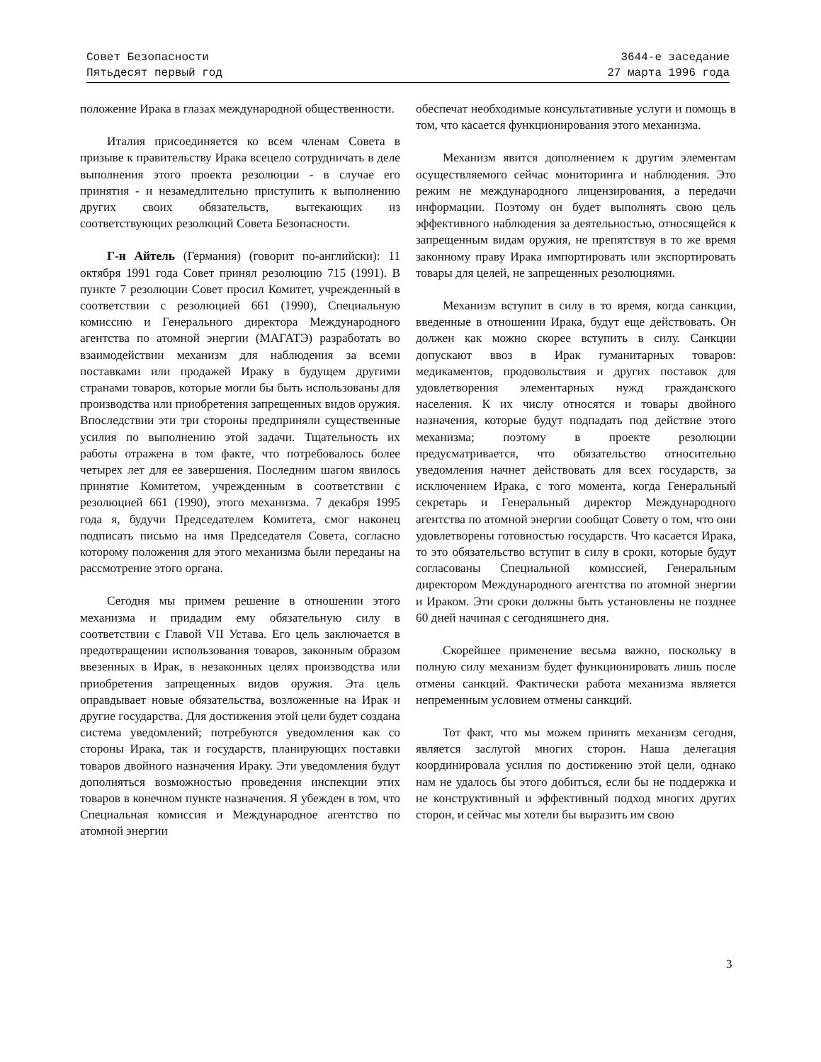Совет Безопасности
Пятьдесят первый год
3644-е заседание
27 марта 1996 года
положение Ирака в глазах международной общественности.
Италия присоединяется ко всем членам Совета в призыве к правительству Ирака всецело сотрудничать в деле выполнения этого проекта резолюции - в случае его принятия - и незамедлительно приступить к выполнению других своих обязательств, вытекающих из соответствующих резолюций Совета Безопасности.
Г-н Айтель (Германия) (говорит по-английски): 11 октября 1991 года Совет принял резолюцию 715 (1991). В пункте 7 резолюции Совет просил Комитет, учрежденный в соответствии с резолюцией 661 (1990), Специальную комиссию и Генерального директора Международного агентства по атомной энергии (МАГАТЭ) разработать во взаимодействии механизм для наблюдения за всеми поставками или продажей Ираку в будущем другими странами товаров, которые могли бы быть использованы для производства или приобретения запрещенных видов оружия. Впоследствии эти три стороны предприняли существенные усилия по выполнению этой задачи. Тщательность их работы отражена в том факте, что потребовалось более четырех лет для ее завершения. Последним шагом явилось принятие Комитетом, учрежденным в соответствии с резолюцией 661 (1990), этого механизма. 7 декабря 1995 года я, будучи Председателем Комитета, смог наконец подписать письмо на имя Председателя Совета, согласно которому положения для этого механизма были переданы на рассмотрение этого органа.
Сегодня мы примем решение в отношении этого механизма и придадим ему обязательную силу в соответствии с Главой VII Устава. Его цель заключается в предотвращении использования товаров, законным образом ввезенных в Ирак, в незаконных целях производства или приобретения запрещенных видов оружия. Эта цель оправдывает новые обязательства, возложенные на Ирак и другие государства. Для достижения этой цели будет создана система уведомлений; потребуются уведомления как со стороны Ирака, так и государств, планирующих поставки товаров двойного назначения Ираку. Эти уведомления будут дополняться возможностью проведения инспекции этих товаров в конечном пункте назначения. Я убежден в том, что Специальная комиссия и Международное агентство по атомной энергии
обеспечат необходимые консультативные услуги и помощь в том, что касается функционирования этого механизма.
Механизм явится дополнением к другим элементам осуществляемого сейчас мониторинга и наблюдения. Это режим не международного лицензирования, а передачи информации. Поэтому он будет выполнять свою цель эффективного наблюдения за деятельностью, относящейся к запрещенным видам оружия, не препятствуя в то же время законному праву Ирака импортировать или экспортировать товары для целей, не запрещенных резолюциями.
Механизм вступит в силу в то время, когда санкции, введенные в отношении Ирака, будут еще действовать. Он должен как можно скорее вступить в силу. Санкции допускают ввоз в Ирак гуманитарных товаров: медикаментов, продовольствия и других поставок для удовлетворения элементарных нужд гражданского населения. К их числу относятся и товары двойного назначения, которые будут подпадать под действие этого механизма; поэтому в проекте резолюции предусматривается, что обязательство относительно уведомления начнет действовать для всех государств, за исключением Ирака, с того момента, когда Генеральный секретарь и Генеральный директор Международного агентства по атомной энергии сообщат Совету о том, что они удовлетворены готовностью государств. Что касается Ирака, то это обязательство вступит в силу в сроки, которые будут согласованы Специальной комиссией, Генеральным директором Международного агентства по атомной энергии и Ираком. Эти сроки должны быть установлены не позднее 60 дней начиная с сегодняшнего дня.
Скорейшее применение весьма важно, поскольку в полную силу механизм будет функционировать лишь после отмены санкций. Фактически работа механизма является непременным условием отмены санкций.
Тот факт, что мы можем принять механизм сегодня, является заслугой многих сторон. Наша делегация координировала усилия по достижению этой цели, однако нам не удалось бы этого добиться, если бы не поддержка и не конструктивный и эффективный подход многих других сторон, и сейчас мы хотели бы выразить им свою
3